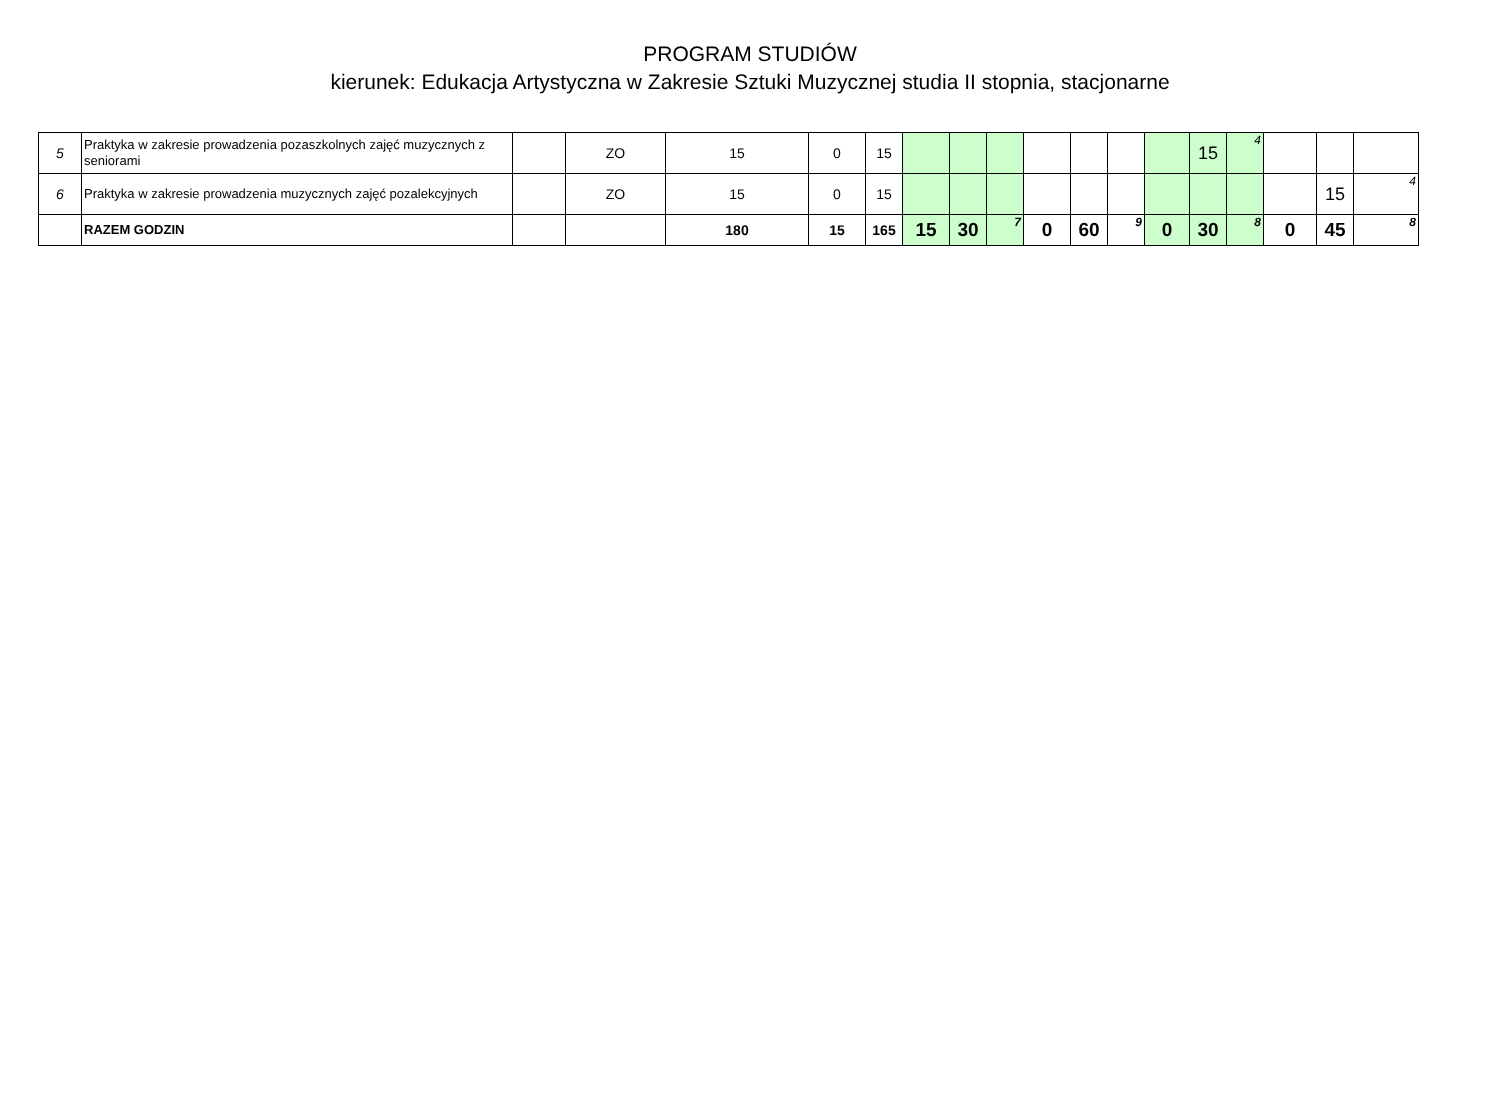PROGRAM STUDIÓW
kierunek: Edukacja Artystyczna w Zakresie Sztuki Muzycznej studia II stopnia, stacjonarne
| 5 | Praktyka w zakresie prowadzenia pozaszkolnych zajęć muzycznych z seniorami | | ZO | 15 | 0 | 15 | | | | | | | | 15 | 4 | | | |
| 6 | Praktyka w zakresie prowadzenia muzycznych zajęć pozalekcyjnych | | ZO | 15 | 0 | 15 | | | | | | | | | | | 15 | 4 |
| | RAZEM GODZIN | | | 180 | 15 | 165 | 15 | 30 | 7 | 0 | 60 | 9 | 0 | 30 | 8 | 0 | 45 | 8 |